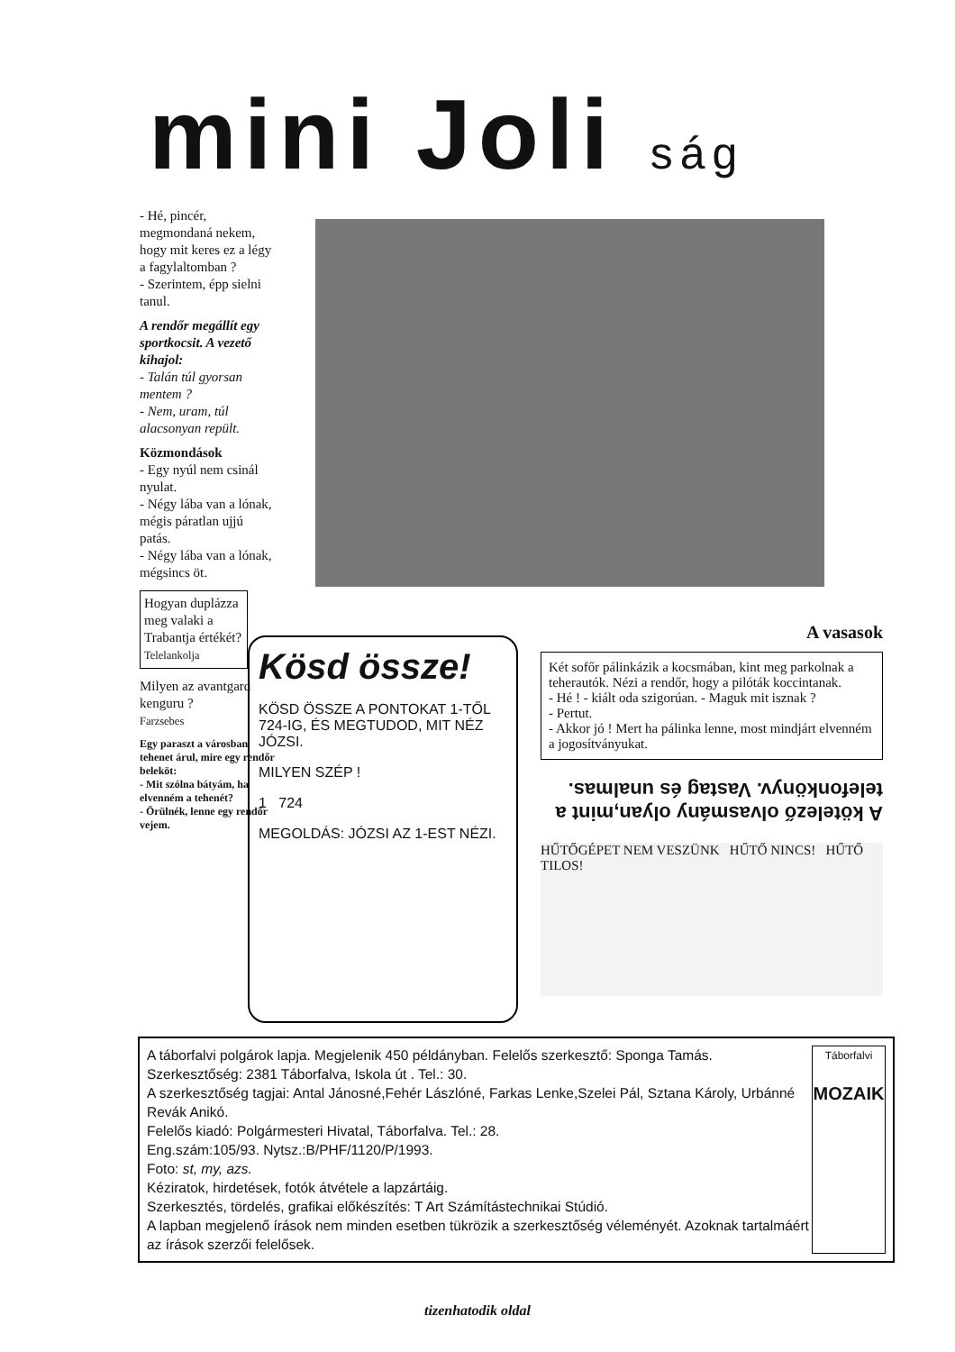mini Joli ság
- Hé, pincér, megmondaná nekem, hogy mit keres ez a légy a fagylaltomban ?
- Szerintem, épp sielni tanul.
A rendőr megállít egy sportkocsit. A vezető kihajol:
- Talán túl gyorsan mentem ?
- Nem, uram, túl alacsonyan repült.
Közmondások
- Egy nyúl nem csinál nyulat.
- Négy lába van a lónak, mégis páratlan ujjú patás.
- Négy lába van a lónak, mégsincs öt.
Hogyan duplázza meg valaki a Trabantja értékét?
Telelankolja
Milyen az avantgard kenguru ?
Farzsebes
Egy paraszt a városban tehenet árul, mire egy rendőr beleköt:
- Mit szólna bátyám, ha elvenném a tehenét?
- Örülnék, lenne egy rendőr vejem.
Kösd össze!
KÖSD ÖSSZE A PONTOKAT 1-TŐL 724-IG, ÉS MEGTUDOD, MIT NÉZ JÓZSI.
MILYEN SZÉP !
1 724
MEGOLDÁS: JÓZSI AZ 1-EST NÉZI.
A vasasok
Két sofőr pálinkázik a kocsmában, kint meg parkolnak a teherautók. Nézi a rendőr, hogy a pilóták koccintanak.
- Hé ! - kiált oda szigorúan. - Maguk mit isznak ?
- Pertut.
- Akkor jó ! Mert ha pálinka lenne, most mindjárt elvenném a jogosítványukat.
A kötelező olvasmány olyan,mint a telefonkönyv. Vastag és unalmas.
HŰTŐGÉPET NEM VESZÜNK HŰTŐ NINCS! HŰTŐ TILOS!
A táborfalvi polgárok lapja. Megjelenik 450 példányban. Felelős szerkesztő: Sponga Tamás.
Szerkesztőség: 2381 Táborfalva, Iskola út . Tel.: 30.
A szerkesztőség tagjai: Antal Jánosné,Fehér Lászlóné, Farkas Lenke,Szelei Pál, Sztana Károly, Urbánné Revák Anikó.
Felelős kiadó: Polgármesteri Hivatal, Táborfalva. Tel.: 28.
Eng.szám:105/93. Nytsz.:B/PHF/1120/P/1993.
Foto: st, my, azs.
Kéziratok, hirdetések, fotók átvétele a lapzártáig.
Szerkesztés, tördelés, grafikai előkészítés: T Art Számítástechnikai Stúdió.
A lapban megjelenő írások nem minden esetben tükrözik a szerkesztőség véleményét. Azoknak tartalmáért az írások szerzői felelősek.
Táborfalvi
MOZAIK
tizenhatodik oldal